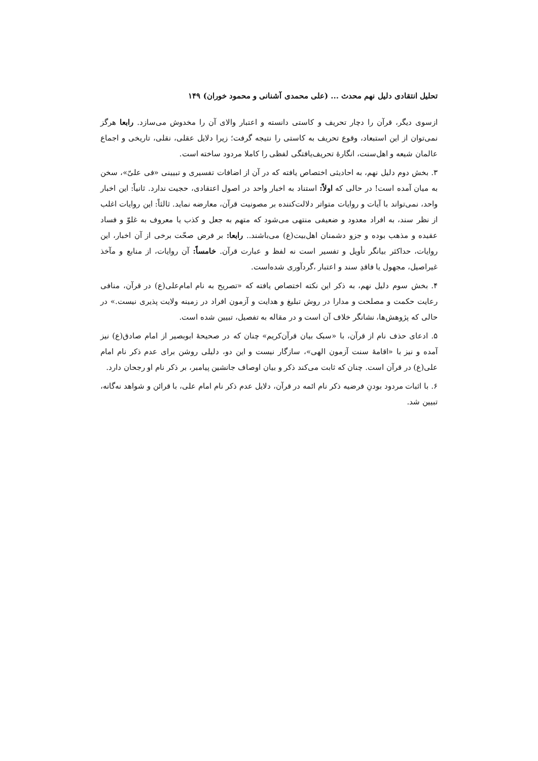تحلیل انتقادی دلیل نهم محدث ... (علی محمدی آشنانی و محمود خوران) ۱۴۹
ازسوی دیگر، قرآن را دچار تحریف و کاستی دانسته و اعتبار والای آن را مخدوش می‌سازد. رابعا هرگز نمی‌توان از این استبعاد، وقوع تحریف به کاستی را نتیجه گرفت؛ زیرا دلایل عقلی، نقلی، تاریخی و اجماع عالمان شیعه و اهل‌سنت، انگارهٔ تحریف‌یافتگی لفظی را کاملا مردود ساخته است.
۳. بخش دوم دلیل نهم، به احادیثی اختصاص یافته که در آن از اضافات تفسیری و تبیینی «فی علیّ»، سخن به میان آمده است! در حالی که اولاً: استناد به اخبار واحد در اصول اعتقادی، حجیت ندارد. ثانیاً: این اخبار واحد، نمی‌تواند با آیات و روایات متواتر دلالت‌کننده بر مصونیت قرآن، معارضه نماید. ثالثاً: این روایات اغلب از نظر سند، به افراد معدود و ضعیفی منتهی می‌شود که متهم به جعل و کذب یا معروف به غلوّ و فساد عقیده و مذهب بوده و جزو دشمنان اهل‌بیت(ع) می‌باشند.. رابعا: بر فرض صحّت برخی از آن اخبار، این روایات، حداکثر بیانگر تأویل و تفسیر است نه لفظ و عبارت قرآن. خامساً: آن روایات، از منابع و مآخذ غیراصیل، مجهول یا فاقدِ سند و اعتبار ،گردآوری شده‌است.
۴. بخش سوم دلیل نهم، به ذکر این نکته اختصاص یافته که «تصریح به نام امام‌علی(ع) در قرآن، منافی رعایت حکمت و مصلحت و مدارا در روش تبلیغ و هدایت و آزمون افراد در زمینه ولایت پذیری نیست.» در حالی که پژوهش‌ها، نشانگر خلاف آن است و در مقاله به تفصیل، تبیین شده است.
۵. ادعای حذف نام از قرآن، با «سبک بیان قرآن‌کریم» چنان که در صحیحهٔ ابوبصیر از امام صادق(ع) نیز آمده و نیز با «اقامهٔ سنت آزمون الهی»، سازگار نیست و این دو، دلیلی روشن برای عدم ذکر نام امام علی(ع) در قرآن است. چنان که ثابت می‌کند ذکر و بیان اوصاف جانشین پیامبر، بر ذکر نام او رجحان دارد.
۶. با اثبات مردود بودنِ فرضیه ذکر نام ائمه در قرآن، دلایل عدم ذکر نام امام علی، با قرائن و شواهد نه‌گانه، تبیین شد.